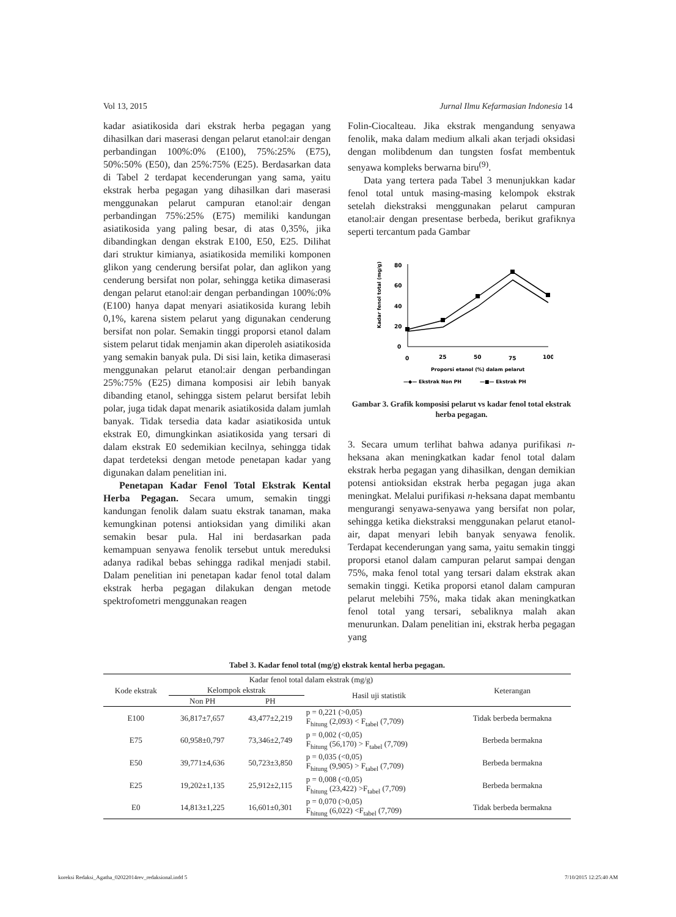Vol 13, 2015 Jurnal Ilmu Kefarmasian Indonesia 14
kadar asiatikosida dari ekstrak herba pegagan yang dihasilkan dari maserasi dengan pelarut etanol:air dengan perbandingan 100%:0% (E100), 75%:25% (E75), 50%:50% (E50), dan 25%:75% (E25). Berdasarkan data di Tabel 2 terdapat kecenderungan yang sama, yaitu ekstrak herba pegagan yang dihasilkan dari maserasi menggunakan pelarut campuran etanol:air dengan perbandingan 75%:25% (E75) memiliki kandungan asiatikosida yang paling besar, di atas 0,35%, jika dibandingkan dengan ekstrak E100, E50, E25. Dilihat dari struktur kimianya, asiatikosida memiliki komponen glikon yang cenderung bersifat polar, dan aglikon yang cenderung bersifat non polar, sehingga ketika dimaserasi dengan pelarut etanol:air dengan perbandingan 100%:0% (E100) hanya dapat menyari asiatikosida kurang lebih 0,1%, karena sistem pelarut yang digunakan cenderung bersifat non polar. Semakin tinggi proporsi etanol dalam sistem pelarut tidak menjamin akan diperoleh asiatikosida yang semakin banyak pula. Di sisi lain, ketika dimaserasi menggunakan pelarut etanol:air dengan perbandingan 25%:75% (E25) dimana komposisi air lebih banyak dibanding etanol, sehingga sistem pelarut bersifat lebih polar, juga tidak dapat menarik asiatikosida dalam jumlah banyak. Tidak tersedia data kadar asiatikosida untuk ekstrak E0, dimungkinkan asiatikosida yang tersari di dalam ekstrak E0 sedemikian kecilnya, sehingga tidak dapat terdeteksi dengan metode penetapan kadar yang digunakan dalam penelitian ini.
Penetapan Kadar Fenol Total Ekstrak Kental Herba Pegagan. Secara umum, semakin tinggi kandungan fenolik dalam suatu ekstrak tanaman, maka kemungkinan potensi antioksidan yang dimiliki akan semakin besar pula. Hal ini berdasarkan pada kemampuan senyawa fenolik tersebut untuk mereduksi adanya radikal bebas sehingga radikal menjadi stabil. Dalam penelitian ini penetapan kadar fenol total dalam ekstrak herba pegagan dilakukan dengan metode spektrofometri menggunakan reagen
Folin-Ciocalteau. Jika ekstrak mengandung senyawa fenolik, maka dalam medium alkali akan terjadi oksidasi dengan molibdenum dan tungsten fosfat membentuk senyawa kompleks berwarna biru<sup>(9)</sup>.
Data yang tertera pada Tabel 3 menunjukkan kadar fenol total untuk masing-masing kelompok ekstrak setelah diekstraksi menggunakan pelarut campuran etanol:air dengan presentase berbeda, berikut grafiknya seperti tercantum pada Gambar
Kadar fenol total (mg/g)
80
60
40
20
0
0
25
50
75
100
Proporsi etanol (%) dalam pelarut
—◆— Ekstrak Non PH
—■— Ekstrak PH
Gambar 3. Grafik komposisi pelarut vs kadar fenol total ekstrak herba pegagan.
3. Secara umum terlihat bahwa adanya purifikasi n-heksana akan meningkatkan kadar fenol total dalam ekstrak herba pegagan yang dihasilkan, dengan demikian potensi antioksidan ekstrak herba pegagan juga akan meningkat. Melalui purifikasi n-heksana dapat membantu mengurangi senyawa-senyawa yang bersifat non polar, sehingga ketika diekstraksi menggunakan pelarut etanol-air, dapat menyari lebih banyak senyawa fenolik. Terdapat kecenderungan yang sama, yaitu semakin tinggi proporsi etanol dalam campuran pelarut sampai dengan 75%, maka fenol total yang tersari dalam ekstrak akan semakin tinggi. Ketika proporsi etanol dalam campuran pelarut melebihi 75%, maka tidak akan meningkatkan fenol total yang tersari, sebaliknya malah akan menurunkan. Dalam penelitian ini, ekstrak herba pegagan yang
Tabel 3. Kadar fenol total (mg/g) ekstrak kental herba pegagan.
| Kode ekstrak | Kadar fenol total dalam ekstrak (mg/g) | | | Keterangan |
| --- | --- | --- | --- | --- |
| | Kelompok ekstrak | | Hasil uji statistik | |
| | Non PH | PH | | |
| E100 | 36,817±7,657 | 43,477±2,219 | p = 0,221 (>0,05) F<sub>hitung</sub> (2,093) < F<sub>tabel</sub> (7,709) | Tidak berbeda bermakna |
| E75 | 60,958±0,797 | 73,346±2,749 | p = 0,002 (<0,05) F<sub>hitung</sub> (56,170) > F<sub>tabel</sub> (7,709) | Berbeda bermakna |
| E50 | 39,771±4,636 | 50,723±3,850 | p = 0,035 (<0,05) F<sub>hitung</sub> (9,905) > F<sub>tabel</sub> (7,709) | Berbeda bermakna |
| E25 | 19,202±1,135 | 25,912±2,115 | p = 0,008 (<0,05) F<sub>hitung</sub> (23,422) >F<sub>tabel</sub> (7,709) | Berbeda bermakna |
| E0 | 14,813±1,225 | 16,601±0,301 | p = 0,070 (>0,05) F<sub>hitung</sub> (6,022) <F<sub>tabel</sub> (7,709) | Tidak berbeda bermakna |
koreksi Redaksi_Agatha_02022014rev_redaksional.indd 5 7/10/2015 12:25:40 AM